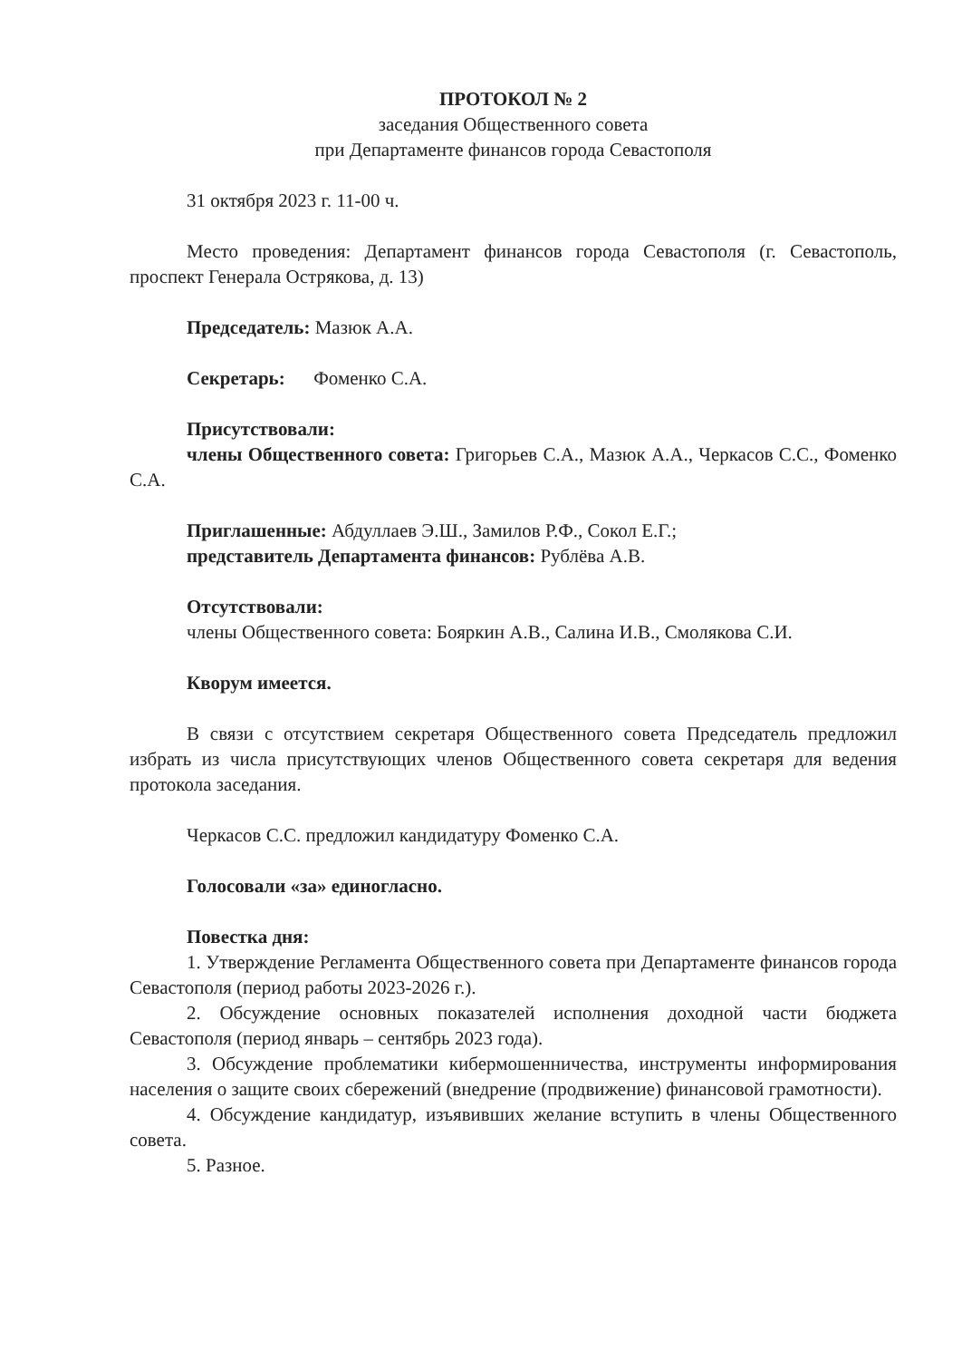ПРОТОКОЛ № 2
заседания Общественного совета
при Департаменте финансов города Севастополя
31 октября 2023 г. 11-00 ч.
Место проведения: Департамент финансов города Севастополя (г. Севастополь, проспект Генерала Острякова, д. 13)
Председатель: Мазюк А.А.
Секретарь: Фоменко С.А.
Присутствовали:
члены Общественного совета: Григорьев С.А., Мазюк А.А., Черкасов С.С., Фоменко С.А.
Приглашенные: Абдуллаев Э.Ш., Замилов Р.Ф., Сокол Е.Г.;
представитель Департамента финансов: Рублёва А.В.
Отсутствовали:
члены Общественного совета: Бояркин А.В., Салина И.В., Смолякова С.И.
Кворум имеется.
В связи с отсутствием секретаря Общественного совета Председатель предложил избрать из числа присутствующих членов Общественного совета секретаря для ведения протокола заседания.
Черкасов С.С. предложил кандидатуру Фоменко С.А.
Голосовали «за» единогласно.
Повестка дня:
1. Утверждение Регламента Общественного совета при Департаменте финансов города Севастополя (период работы 2023-2026 г.).
2. Обсуждение основных показателей исполнения доходной части бюджета Севастополя (период январь – сентябрь 2023 года).
3. Обсуждение проблематики кибермошенничества, инструменты информирования населения о защите своих сбережений (внедрение (продвижение) финансовой грамотности).
4. Обсуждение кандидатур, изъявивших желание вступить в члены Общественного совета.
5. Разное.